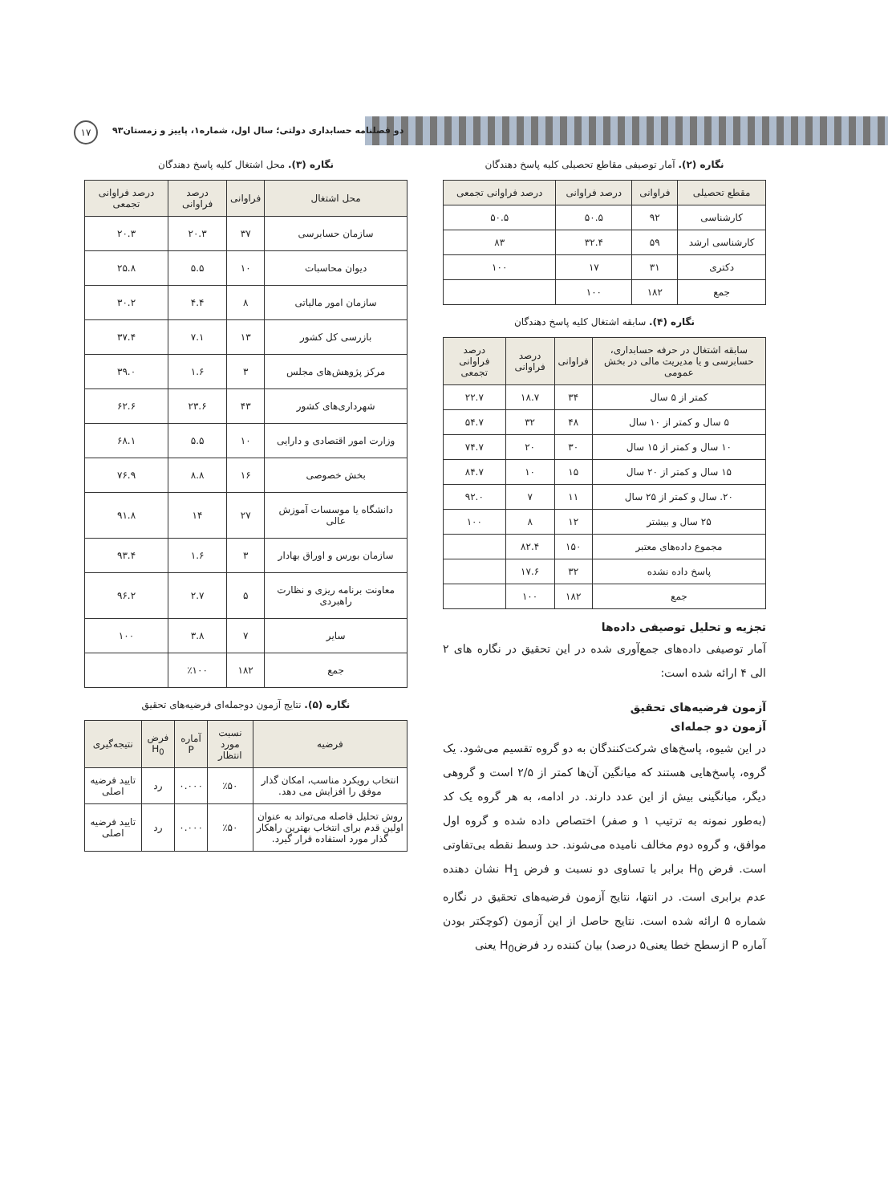دو فصلنامه حسابداری دولتی؛ سال اول، شماره۱، پاییز و زمستان۹۳
۱۷
نگاره (۲). آمار توصیفی مقاطع تحصیلی کلیه پاسخ دهندگان
| مقطع تحصیلی | فراوانی | درصد فراوانی | درصد فراوانی تجمعی |
| --- | --- | --- | --- |
| کارشناسی | ۹۲ | ۵۰.۵ | ۵۰.۵ |
| کارشناسی ارشد | ۵۹ | ۳۲.۴ | ۸۳ |
| دکتری | ۳۱ | ۱۷ | ۱۰۰ |
| جمع | ۱۸۲ | ۱۰۰ | |
نگاره (۴). سابقه اشتغال کلیه پاسخ دهندگان
| سابقه اشتغال در حرفه حسابداری، حسابرسی و یا مدیریت مالی در بخش عمومی | فراوانی | درصد فراوانی | درصد فراوانی تجمعی |
| --- | --- | --- | --- |
| کمتر از ۵ سال | ۳۴ | ۱۸.۷ | ۲۲.۷ |
| ۵ سال و کمتر از ۱۰ سال | ۴۸ | ۳۲ | ۵۴.۷ |
| ۱۰ سال و کمتر از ۱۵ سال | ۳۰ | ۲۰ | ۷۴.۷ |
| ۱۵ سال و کمتر از ۲۰ سال | ۱۵ | ۱۰ | ۸۴.۷ |
| ۲۰. سال و کمتر از ۲۵ سال | ۱۱ | ۷ | ۹۲.۰ |
| ۲۵ سال و بیشتر | ۱۲ | ۸ | ۱۰۰ |
| مجموع داده‌های معتبر | ۱۵۰ | ۸۲.۴ | |
| پاسخ داده نشده | ۳۲ | ۱۷.۶ | |
| جمع | ۱۸۲ | ۱۰۰ | |
تجزیه و تحلیل توصیفی داده‌ها
آمار توصیفی داده‌های جمع‌آوری شده در این تحقیق در نگاره های ۲ الی ۴ ارائه شده است:
آزمون فرضیه‌های تحقیق
آزمون دو جمله‌ای
در این شیوه، پاسخ‌های شرکت‌کنندگان به دو گروه تقسیم می‌شود. یک گروه، پاسخ‌هایی هستند که میانگین آن‌ها کمتر از ۲/۵ است و گروهی دیگر، میانگینی بیش از این عدد دارند. در ادامه، به هر گروه یک کد (به‌طور نمونه به ترتیب ۱ و صفر) اختصاص داده شده و گروه اول موافق، و گروه دوم مخالف نامیده می‌شوند. حد وسط نقطه بی‌تفاوتی است. فرض H<sub>0</sub> برابر با تساوی دو نسبت و فرض H<sub>1</sub> نشان دهنده عدم برابری است. در انتها، نتایج آزمون فرضیه‌های تحقیق در نگاره شماره ۵ ارائه شده است. نتایج حاصل از این آزمون (کوچکتر بودن آماره P ازسطح خطا یعنی۵ درصد) بیان کننده رد فرضH<sub>0</sub> یعنی
نگاره (۳). محل اشتغال کلیه پاسخ دهندگان
| محل اشتغال | فراوانی | درصد فراوانی | درصد فراوانی تجمعی |
| --- | --- | --- | --- |
| سازمان حسابرسی | ۳۷ | ۲۰.۳ | ۲۰.۳ |
| دیوان محاسبات | ۱۰ | ۵.۵ | ۲۵.۸ |
| سازمان امور مالیاتی | ۸ | ۴.۴ | ۳۰.۲ |
| بازرسی کل کشور | ۱۳ | ۷.۱ | ۳۷.۴ |
| مرکز پژوهش‌های مجلس | ۳ | ۱.۶ | ۳۹.۰ |
| شهرداری‌های کشور | ۴۳ | ۲۳.۶ | ۶۲.۶ |
| وزارت امور اقتصادی و دارایی | ۱۰ | ۵.۵ | ۶۸.۱ |
| بخش خصوصی | ۱۶ | ۸.۸ | ۷۶.۹ |
| دانشگاه یا موسسات آموزش عالی | ۲۷ | ۱۴ | ۹۱.۸ |
| سازمان بورس و اوراق بهادار | ۳ | ۱.۶ | ۹۳.۴ |
| معاونت برنامه ریزی و نظارت راهبردی | ۵ | ۲.۷ | ۹۶.۲ |
| سایر | ۷ | ۳.۸ | ۱۰۰ |
| جمع | ۱۸۲ | ٪۱۰۰ | |
نگاره (۵). نتایج آزمون دوجمله‌ای فرضیه‌های تحقیق
| فرضیه | نسبت مورد انتظار | آماره P | فرض H<sub>0</sub> | نتیجه‌گیری |
| --- | --- | --- | --- | --- |
| انتخاب رویکرد مناسب، امکان گذار موفق را افزایش می دهد. | ٪۵۰ | ۰.۰۰۰ | رد | تایید فرضیه اصلی |
| روش تحلیل فاصله می‌تواند به عنوان اولین قدم برای انتخاب بهترین راهکار گذار مورد استفاده قرار گیرد. | ٪۵۰ | ۰.۰۰۰ | رد | تایید فرضیه اصلی |